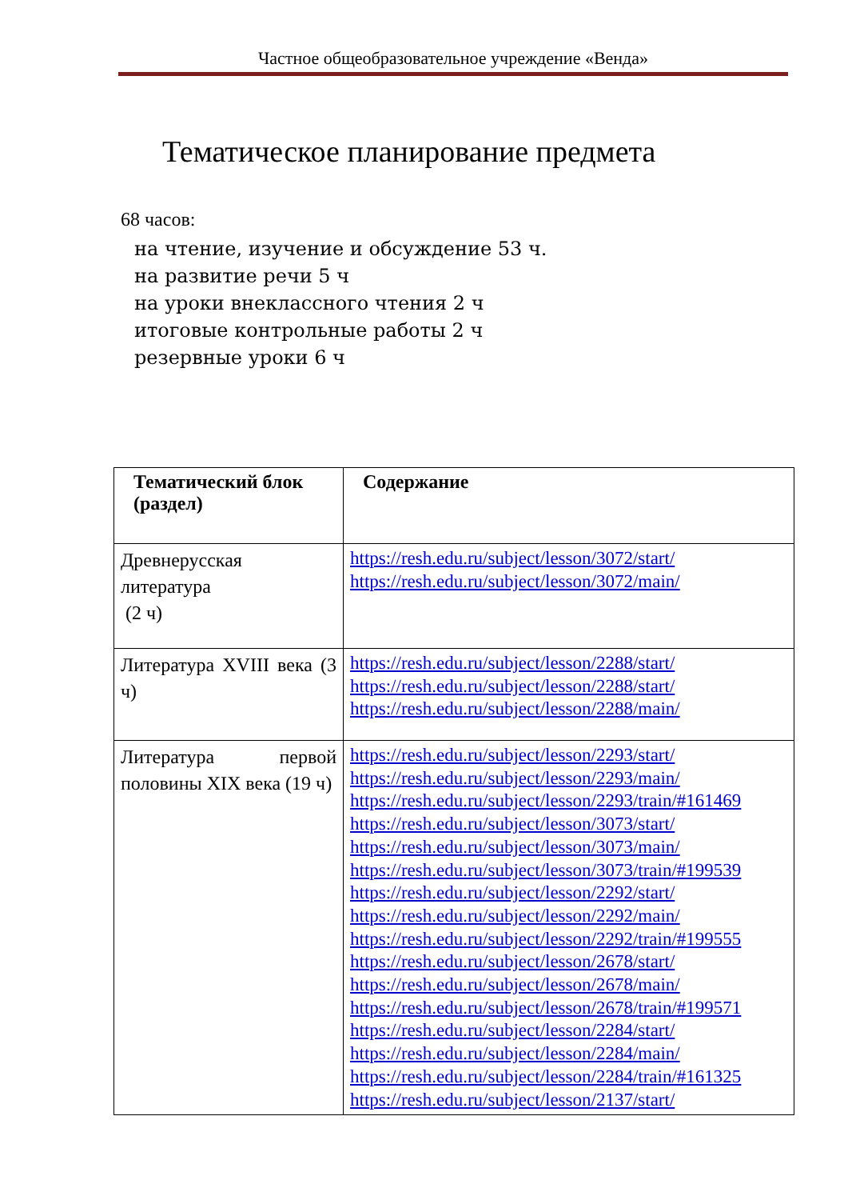Частное общеобразовательное учреждение «Венда»
Тематическое планирование предмета
68 часов:
на чтение, изучение и обсуждение 53 ч.
на развитие речи 5 ч
на уроки внеклассного чтения 2 ч
итоговые контрольные работы 2 ч
резервные уроки 6 ч
| Тематический блок (раздел) | Содержание |
| --- | --- |
| Древнерусская литература (2 ч) | https://resh.edu.ru/subject/lesson/3072/start/ https://resh.edu.ru/subject/lesson/3072/main/ |
| Литература XVIII века (3 ч) | https://resh.edu.ru/subject/lesson/2288/start/ https://resh.edu.ru/subject/lesson/2288/start/ https://resh.edu.ru/subject/lesson/2288/main/ |
| Литература первой половины XIX века (19 ч) | https://resh.edu.ru/subject/lesson/2293/start/ https://resh.edu.ru/subject/lesson/2293/main/ https://resh.edu.ru/subject/lesson/2293/train/#161469 https://resh.edu.ru/subject/lesson/3073/start/ https://resh.edu.ru/subject/lesson/3073/main/ https://resh.edu.ru/subject/lesson/3073/train/#199539 https://resh.edu.ru/subject/lesson/2292/start/ https://resh.edu.ru/subject/lesson/2292/main/ https://resh.edu.ru/subject/lesson/2292/train/#199555 https://resh.edu.ru/subject/lesson/2678/start/ https://resh.edu.ru/subject/lesson/2678/main/ https://resh.edu.ru/subject/lesson/2678/train/#199571 https://resh.edu.ru/subject/lesson/2284/start/ https://resh.edu.ru/subject/lesson/2284/main/ https://resh.edu.ru/subject/lesson/2284/train/#161325 https://resh.edu.ru/subject/lesson/2137/start/ |